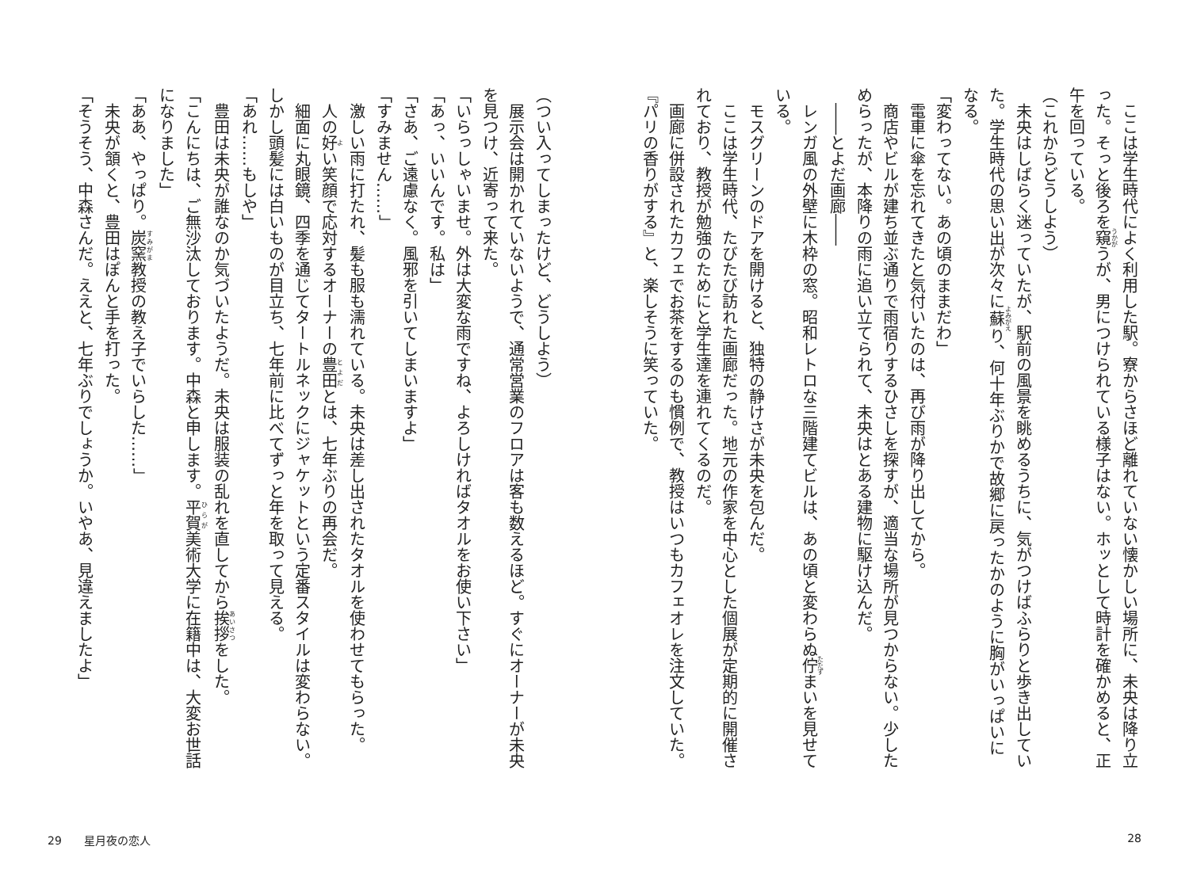ここは学生時代によく利用した駅。寮からさほど離れていない懐かしい場所に、未央は降り立った。そっと後ろを窺うが、男につけられている様子はない。ホッとして時計を確かめると、正午を回っている。
（これからどうしよう）
未央はしばらく迷っていたが、駅前の風景を眺めるうちに、気がつけばふらりと歩き出していた。学生時代の思い出が次々に蘇り、何十年ぶりかで故郷に戻ったかのように胸がいっぱいになる。
「変わってない。あの頃のままだわ」
電車に傘を忘れてきたと気付いたのは、再び雨が降り出してから。
商店やビルが建ち並ぶ通りで雨宿りするひさしを探すが、適当な場所が見つからない。少しためらったが、本降りの雨に追い立てられて、未央はとある建物に駆け込んだ。
――とよだ画廊――
レンガ風の外壁に木枠の窓。昭和レトロな三階建てビルは、あの頃と変わらぬ佇まいを見せている。
モスグリーンのドアを開けると、独特の静けさが未央を包んだ。
ここは学生時代、たびたび訪れた画廊だった。地元の作家を中心とした個展が定期的に開催されており、教授が勉強のためにと学生達を連れてくるのだ。
画廊に併設されたカフェでお茶をするのも慣例で、教授はいつもカフェオレを注文していた。
『パリの香りがする』と、楽しそうに笑っていた。
（つい入ってしまったけど、どうしよう）
展示会は開かれていないようで、通常営業のフロアは客も数えるほど。すぐにオーナーが未央を見つけ、近寄って来た。
「いらっしゃいませ。外は大変な雨ですね、よろしければタオルをお使い下さい」
「あっ、いいんです。私は」
「さあ、ご遠慮なく。風邪を引いてしまいますよ」
「すみません……」
激しい雨に打たれ、髪も服も濡れている。未央は差し出されたタオルを使わせてもらった。
人の好い笑顔で応対するオーナーの豊田とは、七年ぶりの再会だ。
細面に丸眼鏡、四季を通じてタートルネックにジャケットという定番スタイルは変わらない。しかし頭髪には白いものが目立ち、七年前に比べてずっと年を取って見える。
「あれ……もしや」
豊田は未央が誰なのか気づいたようだ。未央は服装の乱れを直してから挨拶をした。
「こんにちは、ご無沙汰しております。中森と申します。平賀美術大学に在籍中は、大変お世話になりました」
「ああ、やっぱり。炭窯教授の教え子でいらした……」
未央が頷くと、豊田はぽんと手を打った。
「そうそう、中森さんだ。ええと、七年ぶりでしょうか。いやあ、見違えましたよ」
29　　星月夜の恋人 28